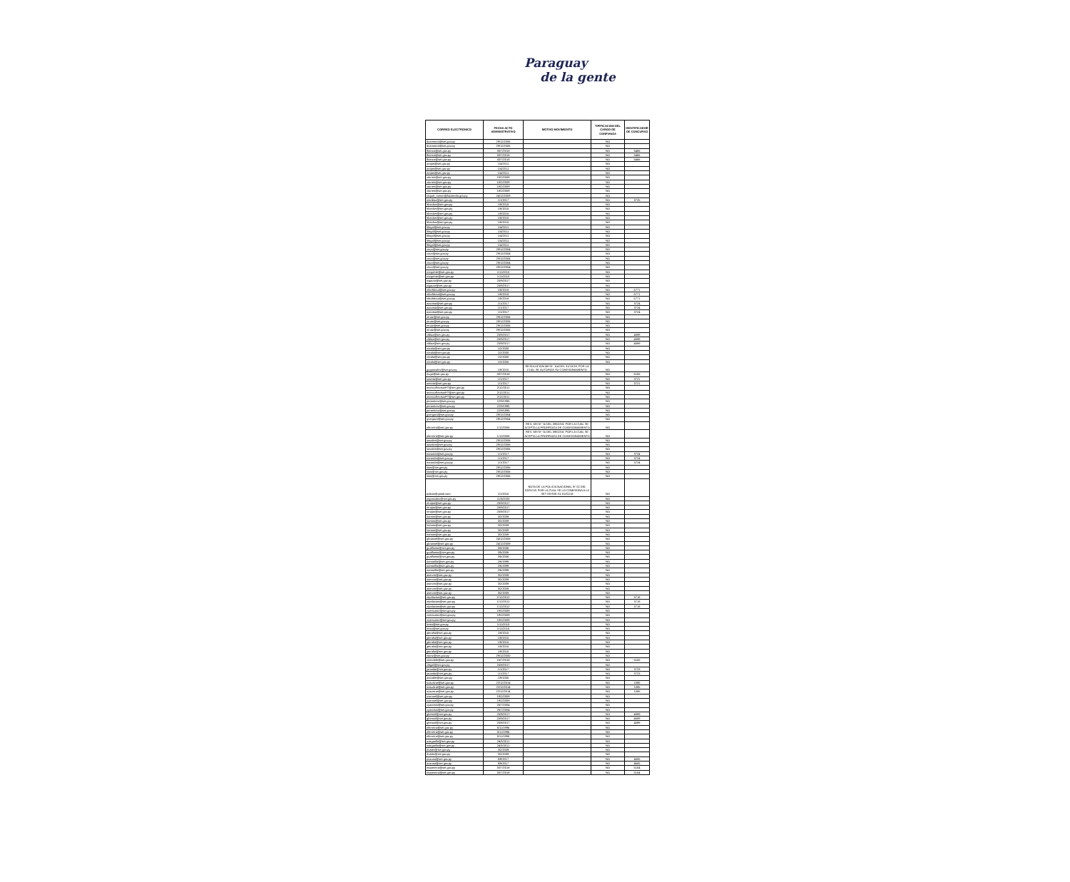Paraguay
de la gente
| CORREO ELECTRONICO | FECHA ACTO ADMINISTRATIVO | MOTIVO MOVIMIENTO | TIPIFICACION DEL CARGO DE CONFIANZA | IDENTIFICADOR DE CONCURSO |
| --- | --- | --- | --- | --- |
| dcarmona@set.gov.py | 29/12/2006 | | NO | |
| dcarmona@set.gov.py | 29/12/2006 | | NO | |
| lfranco@set.gov.py | 30/7/2018 | | NO | 5466 |
| lfranco@set.gov.py | 30/7/2018 | | NO | 5466 |
| lfranco@set.gov.py | 30/7/2018 | | NO | 5466 |
| arojas@set.gov.py | 1/4/2011 | | NO | |
| arojas@set.gov.py | 1/4/2011 | | NO | |
| arojas@set.gov.py | 1/4/2011 | | NO | |
| vtorres@set.gov.py | 18/2/2009 | | NO | |
| vtorres@set.gov.py | 18/2/2009 | | NO | |
| vtorres@set.gov.py | 18/2/2009 | | NO | |
| vtorres@set.gov.py | 18/2/2009 | | NO | |
| raquel_roman@hacienda.gov.py | 24/12/2009 | | NO | |
| mardiaz@set.gov.py | 1/1/2017 | | NO | 3725 |
| hbecker@set.gov.py | 1/8/2015 | | NO | |
| hbecker@set.gov.py | 1/8/2015 | | NO | |
| hbecker@set.gov.py | 1/8/2015 | | NO | |
| hbecker@set.gov.py | 1/8/2015 | | NO | |
| hbecker@set.gov.py | 1/8/2015 | | NO | |
| hlegal@set.gov.py | 1/4/2011 | | NO | |
| hlegal@set.gov.py | 1/4/2011 | | NO | |
| hlegal@set.gov.py | 1/4/2011 | | NO | |
| hlegal@set.gov.py | 1/4/2011 | | NO | |
| hlegal@set.gov.py | 1/4/2011 | | NO | |
| cirun@set.gov.py | 29/12/2004 | | NO | |
| cirun@set.gov.py | 29/12/2004 | | NO | |
| cirun@set.gov.py | 29/12/2004 | | NO | |
| cirun@set.gov.py | 29/12/2004 | | NO | |
| cirun@set.gov.py | 29/12/2004 | | NO | |
| rnegrette@set.gov.py | 1/11/2010 | | NO | |
| rnegrette@set.gov.py | 1/11/2010 | | NO | |
| wgauto@set.gov.py | 25/9/2017 | | NO | |
| wgauto@set.gov.py | 25/9/2017 | | NO | |
| mbohbout@set.gov.py | 1/8/2018 | | NO | 5771 |
| mbohbout@set.gov.py | 1/8/2018 | | NO | 5771 |
| mbohbout@set.gov.py | 1/8/2018 | | NO | 5771 |
| aacosta@set.gov.py | 1/1/2017 | | NO | 3724 |
| aacosta@set.gov.py | 1/1/2017 | | NO | 3724 |
| aacosta@set.gov.py | 1/1/2017 | | NO | 3724 |
| mruiz@set.gov.py | 29/12/2006 | | NO | |
| mruiz@set.gov.py | 29/12/2006 | | NO | |
| mruiz@set.gov.py | 29/12/2006 | | NO | |
| mruiz@set.gov.py | 29/12/2006 | | NO | |
| cldiaz@set.gov.py | 25/9/2017 | | NO | 4599 |
| cldiaz@set.gov.py | 25/9/2017 | | NO | 4599 |
| cldiaz@set.gov.py | 25/9/2017 | | NO | 4599 |
| roirala@set.gov.py | 1/2/2000 | | NO | |
| roirala@set.gov.py | 1/2/2000 | | NO | |
| roirala@set.gov.py | 1/2/2000 | | NO | |
| roirala@set.gov.py | 1/2/2000 | | NO | |
| gugonzalez@set.gov.py | 1/8/2015 | RESOLUCION MH N° 114 DEL 31/10/18, POR LA CUAL SE AUTORIZA SU COMISIONAMIENTO | NO | |
| rlugo@set.gov.py | 30/7/2018 | | NO | 5155 |
| smotta@set.gov.py | 1/1/2017 | | NO | 3721 |
| smotta@set.gov.py | 1/1/2017 | | NO | 3721 |
| tecnicoRevisorFT@set.gov.py | 2/12/2011 | | NO | |
| tecnicoRevisorFT@set.gov.py | 2/12/2011 | | NO | |
| tecnicoRevisorFT@set.gov.py | 2/12/2011 | | NO | |
| peramirez@set.gov.py | 22/9/1995 | | NO | |
| peramirez@set.gov.py | 22/9/1995 | | NO | |
| peramirez@set.gov.py | 22/9/1995 | | NO | |
| gvergara@set.gov.py | 29/12/2004 | | NO | |
| gvergara@set.gov.py | 29/12/2004 | | NO | |
| nferreira@set.gov.py | 1/12/2006 | RES. MH N° 74 DEL 09/02/18, POR LA CUAL SE ACEPTA LA PRORROGA DE COMISIONAMIENTO | NO | |
| nferreira@set.gov.py | 1/12/2006 | RES. MH N° 74 DEL 09/02/18, POR LA CUAL SE ACEPTA LA PRORROGA DE COMISIONAMIENTO | NO | |
| savalos@set.gov.py | 29/12/2006 | | NO | |
| savalos@set.gov.py | 29/12/2006 | | NO | |
| savalos@set.gov.py | 29/12/2006 | | NO | |
| earanda@set.gov.py | 1/1/2017 | | NO | 3724 |
| earanda@set.gov.py | 1/1/2017 | | NO | 3724 |
| earanda@set.gov.py | 1/1/2017 | | NO | 3724 |
| lrios@set.gov.py | 29/12/2006 | | NO | |
| lrios@set.gov.py | 29/12/2006 | | NO | |
| lrios@set.gov.py | 29/12/2006 | | NO | |
| policia@gmail.com | 1/1/2015 | NOTA DE LA POLICIA NACIONAL N° 02 DEL 03/01/18, POR LA CUAL SE LO COMISIONA A LA SET DESDE EL 01/01/18 | NO | |
| mgonzalez@set.gov.py | 11/3/2003 | | NO | |
| mrojas@set.gov.py | 25/9/2017 | | NO | |
| mrojas@set.gov.py | 25/9/2017 | | NO | |
| mrojas@set.gov.py | 25/9/2017 | | NO | |
| lramos@set.gov.py | 3/2/2009 | | NO | |
| lramos@set.gov.py | 3/2/2009 | | NO | |
| lramos@set.gov.py | 3/2/2009 | | NO | |
| lramos@set.gov.py | 3/2/2009 | | NO | |
| lramos@set.gov.py | 3/2/2009 | | NO | |
| gbrassel@set.gov.py | 24/12/2009 | | NO | |
| gbrassel@set.gov.py | 24/12/2009 | | NO | |
| gualfonso@set.gov.py | 3/5/2006 | | NO | |
| gualfonso@set.gov.py | 3/5/2006 | | NO | |
| gualfonso@set.gov.py | 3/5/2006 | | NO | |
| oamarilla@set.gov.py | 2/6/1999 | | NO | |
| oamarilla@set.gov.py | 2/6/1999 | | NO | |
| oamarilla@set.gov.py | 2/6/1999 | | NO | |
| aservin@set.gov.py | 3/2/2009 | | NO | |
| aservin@set.gov.py | 3/2/2009 | | NO | |
| aservin@set.gov.py | 3/2/2009 | | NO | |
| aservin@set.gov.py | 3/2/2009 | | NO | |
| aservin@set.gov.py | 3/2/2009 | | NO | |
| mpalacios@set.gov.py | 1/12/2012 | | NO | 3718 |
| mpalacios@set.gov.py | 1/12/2012 | | NO | 3718 |
| mpalacios@set.gov.py | 1/12/2012 | | NO | 3718 |
| vcenturion@set.gov.py | 19/2/2009 | | NO | |
| vcenturion@set.gov.py | 19/2/2009 | | NO | |
| vcenturion@set.gov.py | 19/2/2009 | | NO | |
| lrosa@set.gov.py | 1/11/2010 | | NO | |
| lrosa@set.gov.py | 1/11/2010 | | NO | |
| jperalta@set.gov.py | 1/8/2015 | | NO | |
| jperalta@set.gov.py | 1/8/2015 | | NO | |
| jperalta@set.gov.py | 1/8/2015 | | NO | |
| jperalta@set.gov.py | 1/8/2015 | | NO | |
| jperalta@set.gov.py | 1/8/2015 | | NO | |
| rsanz@set.gov.py | 29/12/2000 | | NO | |
| cirecalde@set.gov.py | 16/7/2018 | | NO | 5155 |
| clegal@set.gov.py | 25/9/2017 | | NO | |
| jaranda@set.gov.py | 1/1/2017 | | NO | 3723 |
| jaranda@set.gov.py | 1/1/2017 | | NO | 3723 |
| jrecalde@set.gov.py | 1/9/2005 | | NO | |
| scousirat@set.gov.py | 22/12/2014 | | NO | 1085 |
| scousirat@set.gov.py | 22/12/2014 | | NO | 1085 |
| scousirat@set.gov.py | 22/12/2014 | | NO | 1085 |
| icoronel@set.gov.py | 19/2/2009 | | NO | |
| icoronel@set.gov.py | 19/2/2009 | | NO | |
| cyacosta@set.gov.py | 26/7/2004 | | NO | |
| cyacosta@set.gov.py | 26/7/2004 | | NO | |
| gbernal@set.gov.py | 25/9/2017 | | NO | 4599 |
| gbernal@set.gov.py | 25/9/2017 | | NO | 4599 |
| gbernal@set.gov.py | 25/9/2017 | | NO | 4599 |
| eferreira@set.gov.py | 5/11/1996 | | NO | |
| eferreira@set.gov.py | 5/11/1996 | | NO | |
| eferreira@set.gov.py | 5/11/1996 | | NO | |
| warguello@set.gov.py | 24/3/2011 | | NO | |
| warguello@set.gov.py | 24/3/2011 | | NO | |
| rfuster@set.gov.py | 3/2/2009 | | NO | |
| rfuster@set.gov.py | 3/2/2009 | | NO | |
| oozuna@set.gov.py | 8/9/2017 | | NO | 4605 |
| oozuna@set.gov.py | 8/9/2017 | | NO | 4605 |
| mopereira@set.gov.py | 30/7/2018 | | NO | 5154 |
| mopereira@set.gov.py | 30/7/2018 | | NO | 5154 |